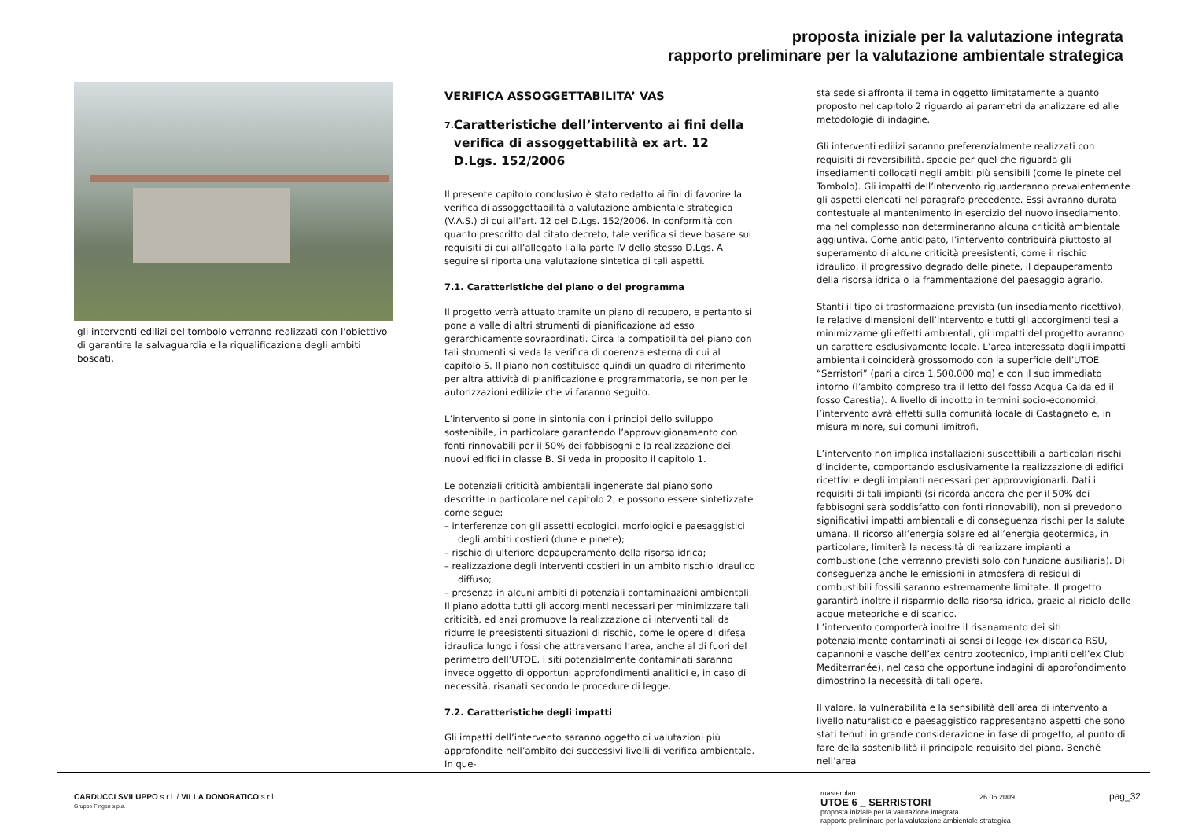proposta iniziale per la valutazione integrata
rapporto preliminare per la valutazione ambientale strategica
gli interventi edilizi del tombolo verranno realizzati con l'obiettivo di garantire la salvaguardia e la riqualificazione degli ambiti boscati.
VERIFICA ASSOGGETTABILITA’ VAS
7.
Caratteristiche dell’intervento ai fini della verifica di assoggettabilità ex art. 12 D.Lgs. 152/2006
Il presente capitolo conclusivo è stato redatto ai fini di favorire la verifica di assoggettabilità a valutazione ambientale strategica (V.A.S.) di cui all’art. 12 del D.Lgs. 152/2006. In conformità con quanto prescritto dal citato decreto, tale verifica si deve basare sui requisiti di cui all’allegato I alla parte IV dello stesso D.Lgs. A seguire si riporta una valutazione sintetica di tali aspetti.
7.1. Caratteristiche del piano o del programma
Il progetto verrà attuato tramite un piano di recupero, e pertanto si pone a valle di altri strumenti di pianificazione ad esso gerarchicamente sovraordinati. Circa la compatibilità del piano con tali strumenti si veda la verifica di coerenza esterna di cui al capitolo 5. Il piano non costituisce quindi un quadro di riferimento per altra attività di pianificazione e programmatoria, se non per le autorizzazioni edilizie che vi faranno seguito.
L’intervento si pone in sintonia con i principi dello sviluppo sostenibile, in particolare garantendo l’approvvigionamento con fonti rinnovabili per il 50% dei fabbisogni e la realizzazione dei nuovi edifici in classe B. Si veda in proposito il capitolo 1.
Le potenziali criticità ambientali ingenerate dal piano sono descritte in particolare nel capitolo 2, e possono essere sintetizzate come segue:
– interferenze con gli assetti ecologici, morfologici e paesaggistici degli ambiti costieri (dune e pinete);
– rischio di ulteriore depauperamento della risorsa idrica;
– realizzazione degli interventi costieri in un ambito rischio idraulico diffuso;
– presenza in alcuni ambiti di potenziali contaminazioni ambientali.
Il piano adotta tutti gli accorgimenti necessari per minimizzare tali criticità, ed anzi promuove la realizzazione di interventi tali da ridurre le preesistenti situazioni di rischio, come le opere di difesa idraulica lungo i fossi che attraversano l’area, anche al di fuori del perimetro dell’UTOE. I siti potenzialmente contaminati saranno invece oggetto di opportuni approfondimenti analitici e, in caso di necessità, risanati secondo le procedure di legge.
7.2. Caratteristiche degli impatti
Gli impatti dell’intervento saranno oggetto di valutazioni più approfondite nell’ambito dei successivi livelli di verifica ambientale. In que-
sta sede si affronta il tema in oggetto limitatamente a quanto proposto nel capitolo 2 riguardo ai parametri da analizzare ed alle metodologie di indagine.
Gli interventi edilizi saranno preferenzialmente realizzati con requisiti di reversibilità, specie per quel che riguarda gli insediamenti collocati negli ambiti più sensibili (come le pinete del Tombolo). Gli impatti dell’intervento riguarderanno prevalentemente gli aspetti elencati nel paragrafo precedente. Essi avranno durata contestuale al mantenimento in esercizio del nuovo insediamento, ma nel complesso non determineranno alcuna criticità ambientale aggiuntiva. Come anticipato, l’intervento contribuirà piuttosto al superamento di alcune criticità preesistenti, come il rischio idraulico, il progressivo degrado delle pinete, il depauperamento della risorsa idrica o la frammentazione del paesaggio agrario.
Stanti il tipo di trasformazione prevista (un insediamento ricettivo), le relative dimensioni dell’intervento e tutti gli accorgimenti tesi a minimizzarne gli effetti ambientali, gli impatti del progetto avranno un carattere esclusivamente locale. L’area interessata dagli impatti ambientali coinciderà grossomodo con la superficie dell’UTOE “Serristori” (pari a circa 1.500.000 mq) e con il suo immediato intorno (l’ambito compreso tra il letto del fosso Acqua Calda ed il fosso Carestia). A livello di indotto in termini socio-economici, l’intervento avrà effetti sulla comunità locale di Castagneto e, in misura minore, sui comuni limitrofi.
L’intervento non implica installazioni suscettibili a particolari rischi d’incidente, comportando esclusivamente la realizzazione di edifici ricettivi e degli impianti necessari per approvvigionarli. Dati i requisiti di tali impianti (si ricorda ancora che per il 50% dei fabbisogni sarà soddisfatto con fonti rinnovabili), non si prevedono significativi impatti ambientali e di conseguenza rischi per la salute umana. Il ricorso all’energia solare ed all’energia geotermica, in particolare, limiterà la necessità di realizzare impianti a combustione (che verranno previsti solo con funzione ausiliaria). Di conseguenza anche le emissioni in atmosfera di residui di combustibili fossili saranno estremamente limitate. Il progetto garantirà inoltre il risparmio della risorsa idrica, grazie al riciclo delle acque meteoriche e di scarico.
L’intervento comporterà inoltre il risanamento dei siti potenzialmente contaminati ai sensi di legge (ex discarica RSU, capannoni e vasche dell’ex centro zootecnico, impianti dell’ex Club Mediterranée), nel caso che opportune indagini di approfondimento dimostrino la necessità di tali opere.
Il valore, la vulnerabilità e la sensibilità dell’area di intervento a livello naturalistico e paesaggistico rappresentano aspetti che sono stati tenuti in grande considerazione in fase di progetto, al punto di fare della sostenibilità il principale requisito del piano. Benché nell’area
CARDUCCI SVILUPPO s.r.l. / VILLA DONORATICO s.r.l.
Gruppo Fingen s.p.a.
masterplan
UTOE 6 _ SERRISTORI
proposta iniziale per la valutazione integrata
rapporto preliminare per la valutazione ambientale strategica
26.06.2009 pag_32